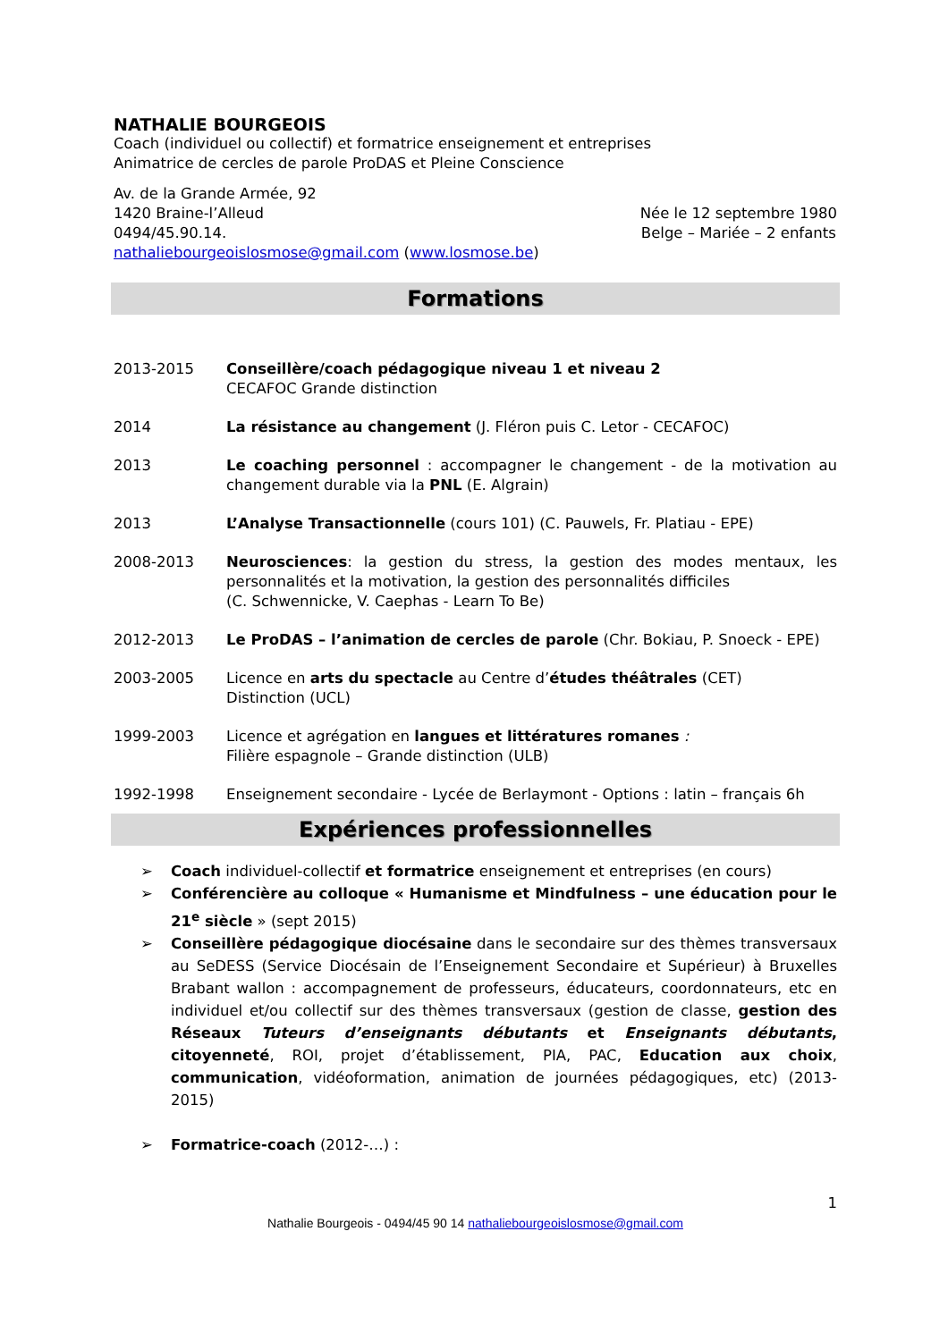NATHALIE BOURGEOIS
Coach (individuel ou collectif) et formatrice enseignement et entreprises
Animatrice de cercles de parole ProDAS et Pleine Conscience
Av. de la Grande Armée, 92
1420 Braine-l’Alleud
0494/45.90.14.
nathaliebourgeoislosmose@gmail.com (www.losmose.be)
Née le 12 septembre 1980
Belge – Mariée – 2 enfants
Formations
2013-2015 Conseillère/coach pédagogique niveau 1 et niveau 2
CECAFOC Grande distinction
2014 La résistance au changement (J. Fléron puis C. Letor - CECAFOC)
2013 Le coaching personnel : accompagner le changement - de la motivation au changement durable via la PNL (E. Algrain)
2013 L’Analyse Transactionnelle (cours 101) (C. Pauwels, Fr. Platiau - EPE)
2008-2013 Neurosciences: la gestion du stress, la gestion des modes mentaux, les personnalités et la motivation, la gestion des personnalités difficiles
(C. Schwennicke, V. Caephas - Learn To Be)
2012-2013 Le ProDAS – l’animation de cercles de parole (Chr. Bokiau, P. Snoeck - EPE)
2003-2005 Licence en arts du spectacle au Centre d’études théâtrales (CET)
Distinction (UCL)
1999-2003 Licence et agrégation en langues et littératures romanes :
Filière espagnole – Grande distinction (ULB)
1992-1998 Enseignement secondaire - Lycée de Berlaymont - Options : latin – français 6h
Expériences professionnelles
➢ Coach individuel-collectif et formatrice enseignement et entreprises (en cours)
➢ Conférencière au colloque « Humanisme et Mindfulness – une éducation pour le 21<sup>e</sup> siècle » (sept 2015)
➢ Conseillère pédagogique diocésaine dans le secondaire sur des thèmes transversaux au SeDESS (Service Diocésain de l’Enseignement Secondaire et Supérieur) à Bruxelles Brabant wallon : accompagnement de professeurs, éducateurs, coordonnateurs, etc en individuel et/ou collectif sur des thèmes transversaux (gestion de classe, gestion des Réseaux Tuteurs d’enseignants débutants et Enseignants débutants, citoyenneté, ROI, projet d’établissement, PIA, PAC, Education aux choix, communication, vidéoformation, animation de journées pédagogiques, etc) (2013-2015)
➢ Formatrice-coach (2012-…) :
1
Nathalie Bourgeois - 0494/45 90 14 nathaliebourgeoislosmose@gmail.com